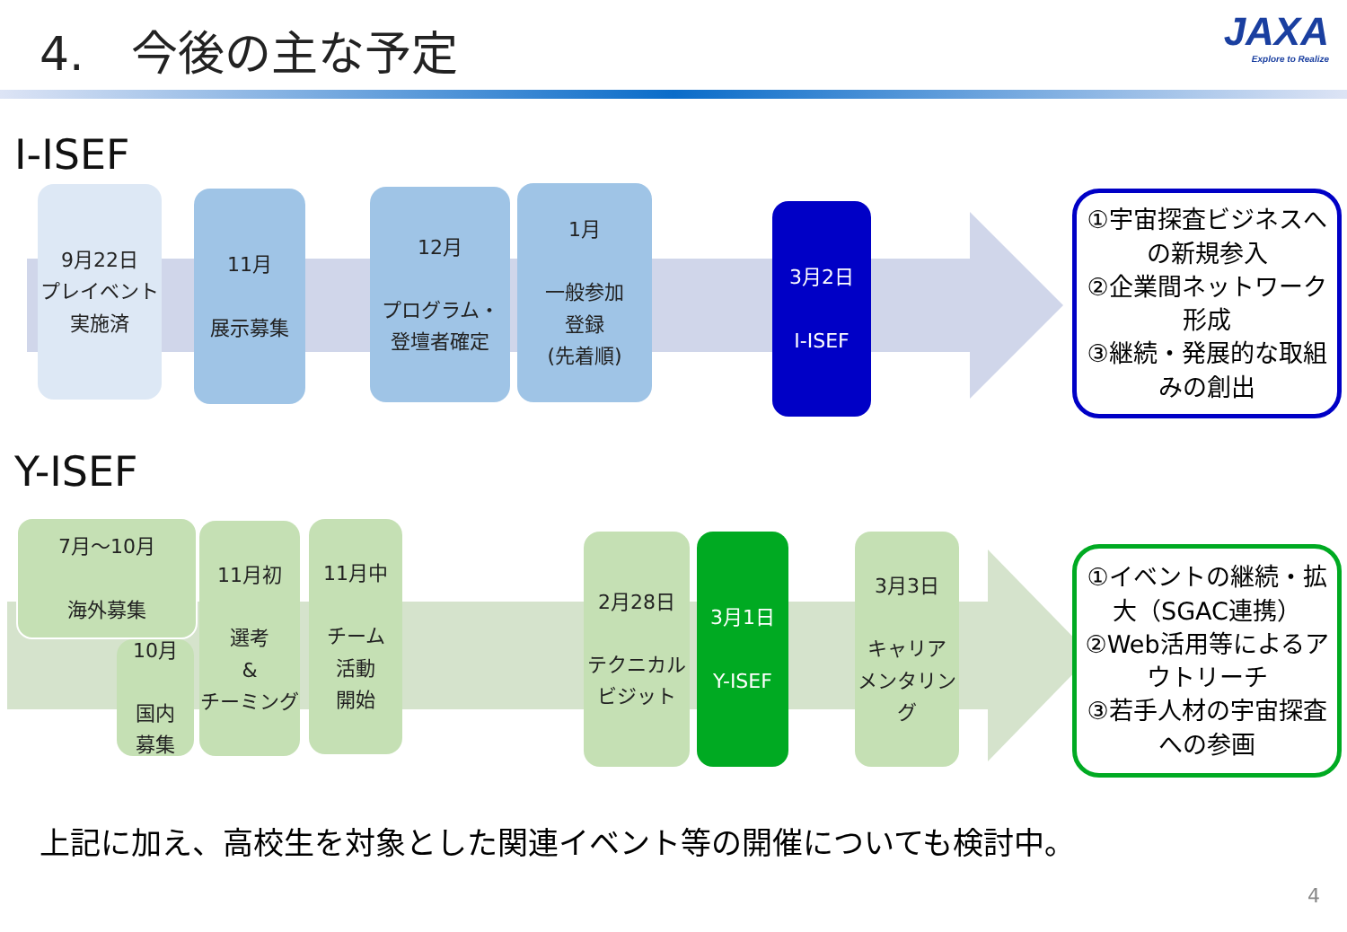4.　今後の主な予定 JAXA
Explore to Realize
I-ISEF
9月22日
プレイベント
実施済
11月
展示募集
12月
プログラム・
登壇者確定
1月
一般参加
登録
(先着順)
3月2日
I-ISEF
①宇宙探査ビジネスへの新規参入
②企業間ネットワーク形成
③継続・発展的な取組みの創出
Y-ISEF
7月〜10月
海外募集
10月
国内
募集
11月初
選考
&
チーミング
11月中
チーム
活動
開始
2月28日
テクニカル
ビジット
3月1日
Y-ISEF
3月3日
キャリア
メンタリング
①イベントの継続・拡大（SGAC連携）
②Web活用等によるアウトリーチ
③若手人材の宇宙探査への参画
上記に加え、高校生を対象とした関連イベント等の開催についても検討中。
4